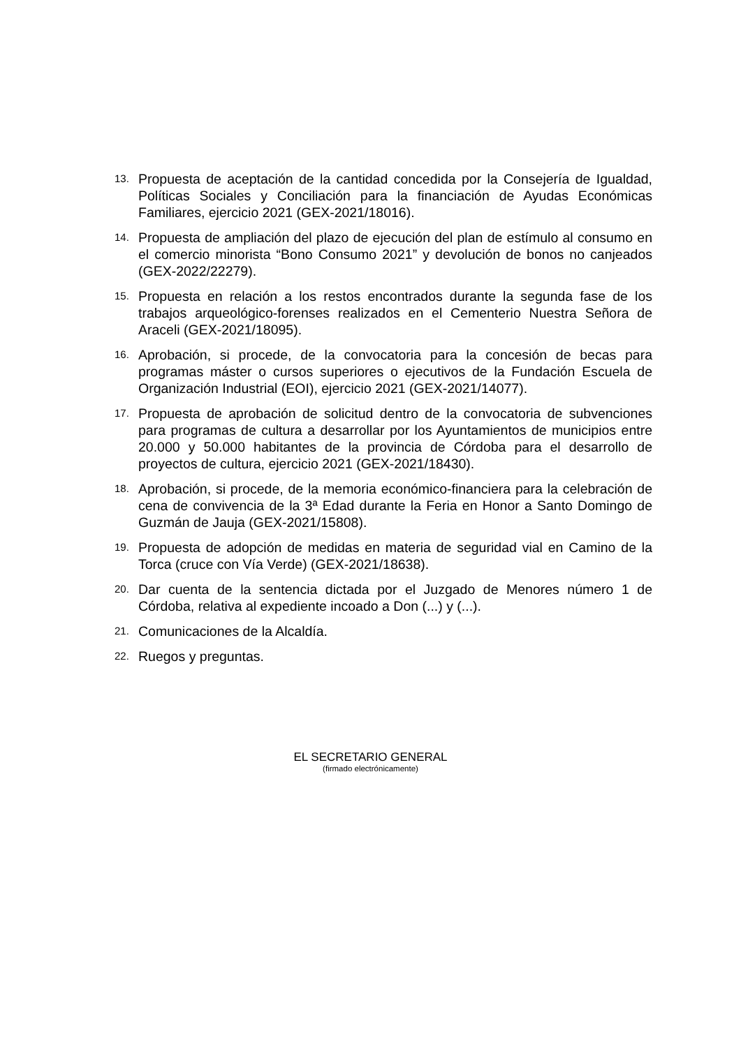13. Propuesta de aceptación de la cantidad concedida por la Consejería de Igualdad, Políticas Sociales y Conciliación para la financiación de Ayudas Económicas Familiares, ejercicio 2021 (GEX-2021/18016).
14. Propuesta de ampliación del plazo de ejecución del plan de estímulo al consumo en el comercio minorista “Bono Consumo 2021” y devolución de bonos no canjeados (GEX-2022/22279).
15. Propuesta en relación a los restos encontrados durante la segunda fase de los trabajos arqueológico-forenses realizados en el Cementerio Nuestra Señora de Araceli (GEX-2021/18095).
16. Aprobación, si procede, de la convocatoria para la concesión de becas para programas máster o cursos superiores o ejecutivos de la Fundación Escuela de Organización Industrial (EOI), ejercicio 2021 (GEX-2021/14077).
17. Propuesta de aprobación de solicitud dentro de la convocatoria de subvenciones para programas de cultura a desarrollar por los Ayuntamientos de municipios entre 20.000 y 50.000 habitantes de la provincia de Córdoba para el desarrollo de proyectos de cultura, ejercicio 2021 (GEX-2021/18430).
18. Aprobación, si procede, de la memoria económico-financiera para la celebración de cena de convivencia de la 3ª Edad durante la Feria en Honor a Santo Domingo de Guzmán de Jauja (GEX-2021/15808).
19. Propuesta de adopción de medidas en materia de seguridad vial en Camino de la Torca (cruce con Vía Verde) (GEX-2021/18638).
20. Dar cuenta de la sentencia dictada por el Juzgado de Menores número 1 de Córdoba, relativa al expediente incoado a Don (...) y (...).
21. Comunicaciones de la Alcaldía.
22. Ruegos y preguntas.
EL SECRETARIO GENERAL
(firmado electrónicamente)